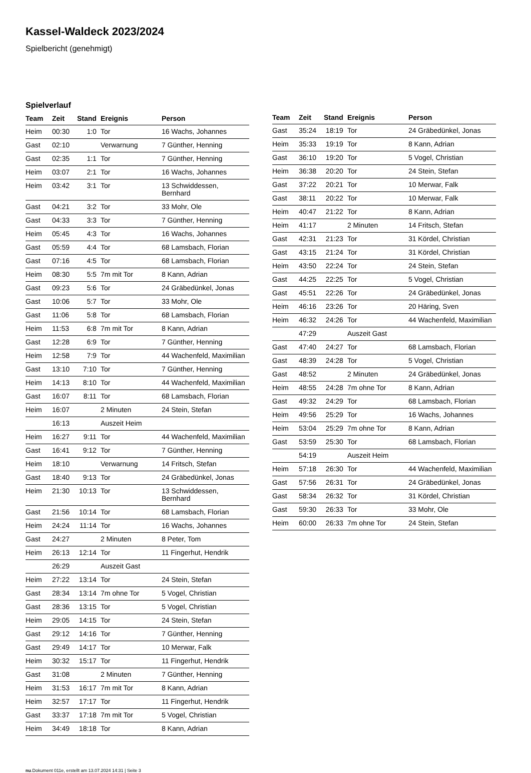Kassel-Waldeck 2023/2024
Spielbericht (genehmigt)
Spielverlauf
| Team | Zeit | Stand | Ereignis | Person |
| --- | --- | --- | --- | --- |
| Heim | 00:30 | 1:0 | Tor | 16 Wachs, Johannes |
| Gast | 02:10 | | Verwarnung | 7 Günther, Henning |
| Gast | 02:35 | 1:1 | Tor | 7 Günther, Henning |
| Heim | 03:07 | 2:1 | Tor | 16 Wachs, Johannes |
| Heim | 03:42 | 3:1 | Tor | 13 Schwiddessen, Bernhard |
| Gast | 04:21 | 3:2 | Tor | 33 Mohr, Ole |
| Gast | 04:33 | 3:3 | Tor | 7 Günther, Henning |
| Heim | 05:45 | 4:3 | Tor | 16 Wachs, Johannes |
| Gast | 05:59 | 4:4 | Tor | 68 Lamsbach, Florian |
| Gast | 07:16 | 4:5 | Tor | 68 Lamsbach, Florian |
| Heim | 08:30 | 5:5 | 7m mit Tor | 8 Kann, Adrian |
| Gast | 09:23 | 5:6 | Tor | 24 Gräbedünkel, Jonas |
| Gast | 10:06 | 5:7 | Tor | 33 Mohr, Ole |
| Gast | 11:06 | 5:8 | Tor | 68 Lamsbach, Florian |
| Heim | 11:53 | 6:8 | 7m mit Tor | 8 Kann, Adrian |
| Gast | 12:28 | 6:9 | Tor | 7 Günther, Henning |
| Heim | 12:58 | 7:9 | Tor | 44 Wachenfeld, Maximilian |
| Gast | 13:10 | 7:10 | Tor | 7 Günther, Henning |
| Heim | 14:13 | 8:10 | Tor | 44 Wachenfeld, Maximilian |
| Gast | 16:07 | 8:11 | Tor | 68 Lamsbach, Florian |
| Heim | 16:07 | | 2 Minuten | 24 Stein, Stefan |
| | 16:13 | | Auszeit Heim | |
| Heim | 16:27 | 9:11 | Tor | 44 Wachenfeld, Maximilian |
| Gast | 16:41 | 9:12 | Tor | 7 Günther, Henning |
| Heim | 18:10 | | Verwarnung | 14 Fritsch, Stefan |
| Gast | 18:40 | 9:13 | Tor | 24 Gräbedünkel, Jonas |
| Heim | 21:30 | 10:13 | Tor | 13 Schwiddessen, Bernhard |
| Gast | 21:56 | 10:14 | Tor | 68 Lamsbach, Florian |
| Heim | 24:24 | 11:14 | Tor | 16 Wachs, Johannes |
| Gast | 24:27 | | 2 Minuten | 8 Peter, Tom |
| Heim | 26:13 | 12:14 | Tor | 11 Fingerhut, Hendrik |
| | 26:29 | | Auszeit Gast | |
| Heim | 27:22 | 13:14 | Tor | 24 Stein, Stefan |
| Gast | 28:34 | 13:14 | 7m ohne Tor | 5 Vogel, Christian |
| Gast | 28:36 | 13:15 | Tor | 5 Vogel, Christian |
| Heim | 29:05 | 14:15 | Tor | 24 Stein, Stefan |
| Gast | 29:12 | 14:16 | Tor | 7 Günther, Henning |
| Gast | 29:49 | 14:17 | Tor | 10 Merwar, Falk |
| Heim | 30:32 | 15:17 | Tor | 11 Fingerhut, Hendrik |
| Gast | 31:08 | | 2 Minuten | 7 Günther, Henning |
| Heim | 31:53 | 16:17 | 7m mit Tor | 8 Kann, Adrian |
| Heim | 32:57 | 17:17 | Tor | 11 Fingerhut, Hendrik |
| Gast | 33:37 | 17:18 | 7m mit Tor | 5 Vogel, Christian |
| Heim | 34:49 | 18:18 | Tor | 8 Kann, Adrian |
| Team | Zeit | Stand | Ereignis | Person |
| --- | --- | --- | --- | --- |
| Gast | 35:24 | 18:19 | Tor | 24 Gräbedünkel, Jonas |
| Heim | 35:33 | 19:19 | Tor | 8 Kann, Adrian |
| Gast | 36:10 | 19:20 | Tor | 5 Vogel, Christian |
| Heim | 36:38 | 20:20 | Tor | 24 Stein, Stefan |
| Gast | 37:22 | 20:21 | Tor | 10 Merwar, Falk |
| Gast | 38:11 | 20:22 | Tor | 10 Merwar, Falk |
| Heim | 40:47 | 21:22 | Tor | 8 Kann, Adrian |
| Heim | 41:17 | | 2 Minuten | 14 Fritsch, Stefan |
| Gast | 42:31 | 21:23 | Tor | 31 Kördel, Christian |
| Gast | 43:15 | 21:24 | Tor | 31 Kördel, Christian |
| Heim | 43:50 | 22:24 | Tor | 24 Stein, Stefan |
| Gast | 44:25 | 22:25 | Tor | 5 Vogel, Christian |
| Gast | 45:51 | 22:26 | Tor | 24 Gräbedünkel, Jonas |
| Heim | 46:16 | 23:26 | Tor | 20 Häring, Sven |
| Heim | 46:32 | 24:26 | Tor | 44 Wachenfeld, Maximilian |
| | 47:29 | | Auszeit Gast | |
| Gast | 47:40 | 24:27 | Tor | 68 Lamsbach, Florian |
| Gast | 48:39 | 24:28 | Tor | 5 Vogel, Christian |
| Gast | 48:52 | | 2 Minuten | 24 Gräbedünkel, Jonas |
| Heim | 48:55 | 24:28 | 7m ohne Tor | 8 Kann, Adrian |
| Gast | 49:32 | 24:29 | Tor | 68 Lamsbach, Florian |
| Heim | 49:56 | 25:29 | Tor | 16 Wachs, Johannes |
| Heim | 53:04 | 25:29 | 7m ohne Tor | 8 Kann, Adrian |
| Gast | 53:59 | 25:30 | Tor | 68 Lamsbach, Florian |
| | 54:19 | | Auszeit Heim | |
| Heim | 57:18 | 26:30 | Tor | 44 Wachenfeld, Maximilian |
| Gast | 57:56 | 26:31 | Tor | 24 Gräbedünkel, Jonas |
| Gast | 58:34 | 26:32 | Tor | 31 Kördel, Christian |
| Gast | 59:30 | 26:33 | Tor | 33 Mohr, Ole |
| Heim | 60:00 | 26:33 | 7m ohne Tor | 24 Stein, Stefan |
nu.Dokument 011e, erstellt am 13.07.2024 14:31 | Seite 3